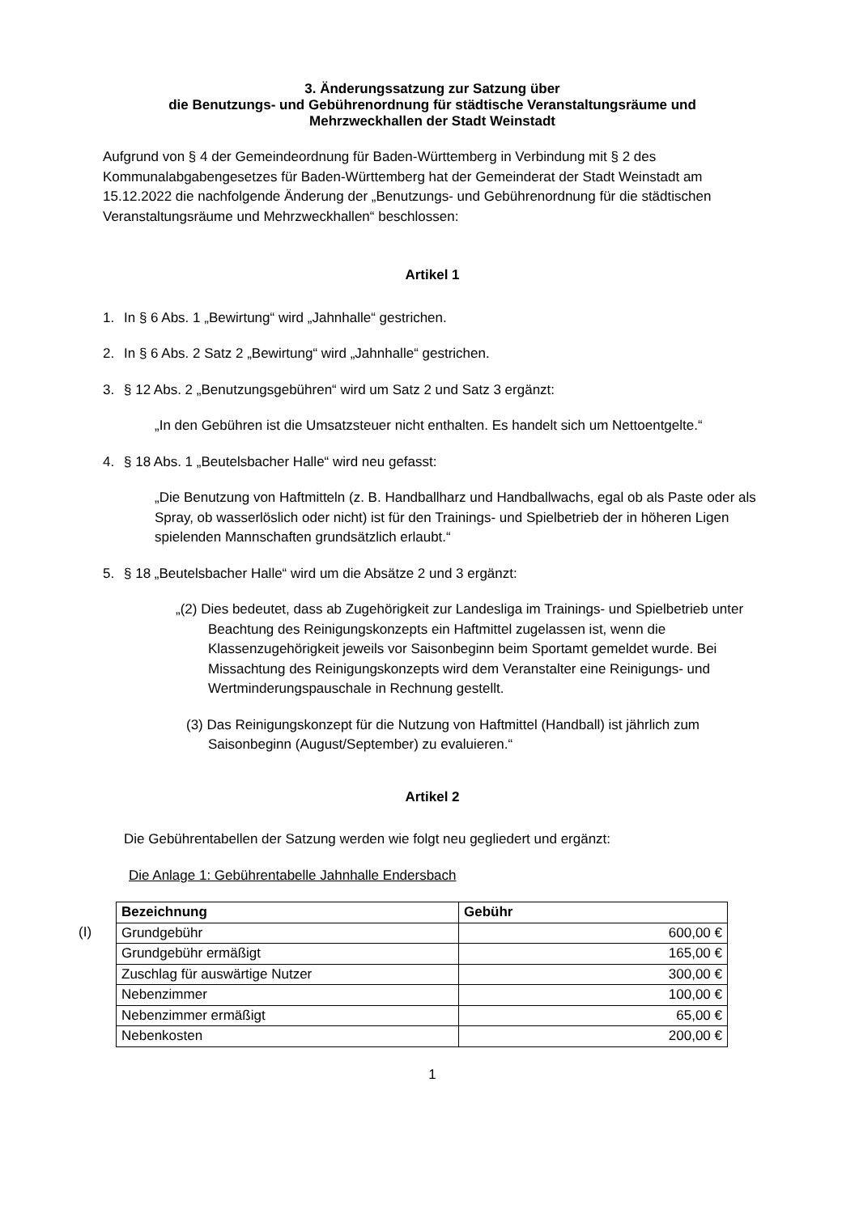3. Änderungssatzung zur Satzung über
die Benutzungs- und Gebührenordnung für städtische Veranstaltungsräume und
Mehrzweckhallen der Stadt Weinstadt
Aufgrund von § 4 der Gemeindeordnung für Baden-Württemberg in Verbindung mit § 2 des Kommunalabgabengesetzes für Baden-Württemberg hat der Gemeinderat der Stadt Weinstadt am 15.12.2022 die nachfolgende Änderung der „Benutzungs- und Gebührenordnung für die städtischen Veranstaltungsräume und Mehrzweckhallen“ beschlossen:
Artikel 1
1. In § 6 Abs. 1 „Bewirtung“ wird „Jahnhalle“ gestrichen.
2. In § 6 Abs. 2 Satz 2 „Bewirtung“ wird „Jahnhalle“ gestrichen.
3. § 12 Abs. 2 „Benutzungsgebühren“ wird um Satz 2 und Satz 3 ergänzt:
„In den Gebühren ist die Umsatzsteuer nicht enthalten. Es handelt sich um Nettoentgelte.“
4. § 18 Abs. 1 „Beutelsbacher Halle“ wird neu gefasst:
„Die Benutzung von Haftmitteln (z. B. Handballharz und Handballwachs, egal ob als Paste oder als Spray, ob wasserlöslich oder nicht) ist für den Trainings- und Spielbetrieb der in höheren Ligen spielenden Mannschaften grundsätzlich erlaubt.“
5. § 18 „Beutelsbacher Halle“ wird um die Absätze 2 und 3 ergänzt:
„(2) Dies bedeutet, dass ab Zugehörigkeit zur Landesliga im Trainings- und Spielbetrieb unter Beachtung des Reinigungskonzepts ein Haftmittel zugelassen ist, wenn die Klassenzugehörigkeit jeweils vor Saisonbeginn beim Sportamt gemeldet wurde. Bei Missachtung des Reinigungskonzepts wird dem Veranstalter eine Reinigungs- und Wertminderungspauschale in Rechnung gestellt.
(3) Das Reinigungskonzept für die Nutzung von Haftmittel (Handball) ist jährlich zum Saisonbeginn (August/September) zu evaluieren.“
Artikel 2
Die Gebührentabellen der Satzung werden wie folgt neu gegliedert und ergänzt:
Die Anlage 1: Gebührentabelle Jahnhalle Endersbach
(I)
| Bezeichnung | Gebühr |
| --- | --- |
| Grundgebühr | 600,00 € |
| Grundgebühr ermäßigt | 165,00 € |
| Zuschlag für auswärtige Nutzer | 300,00 € |
| Nebenzimmer | 100,00 € |
| Nebenzimmer ermäßigt | 65,00 € |
| Nebenkosten | 200,00 € |
1